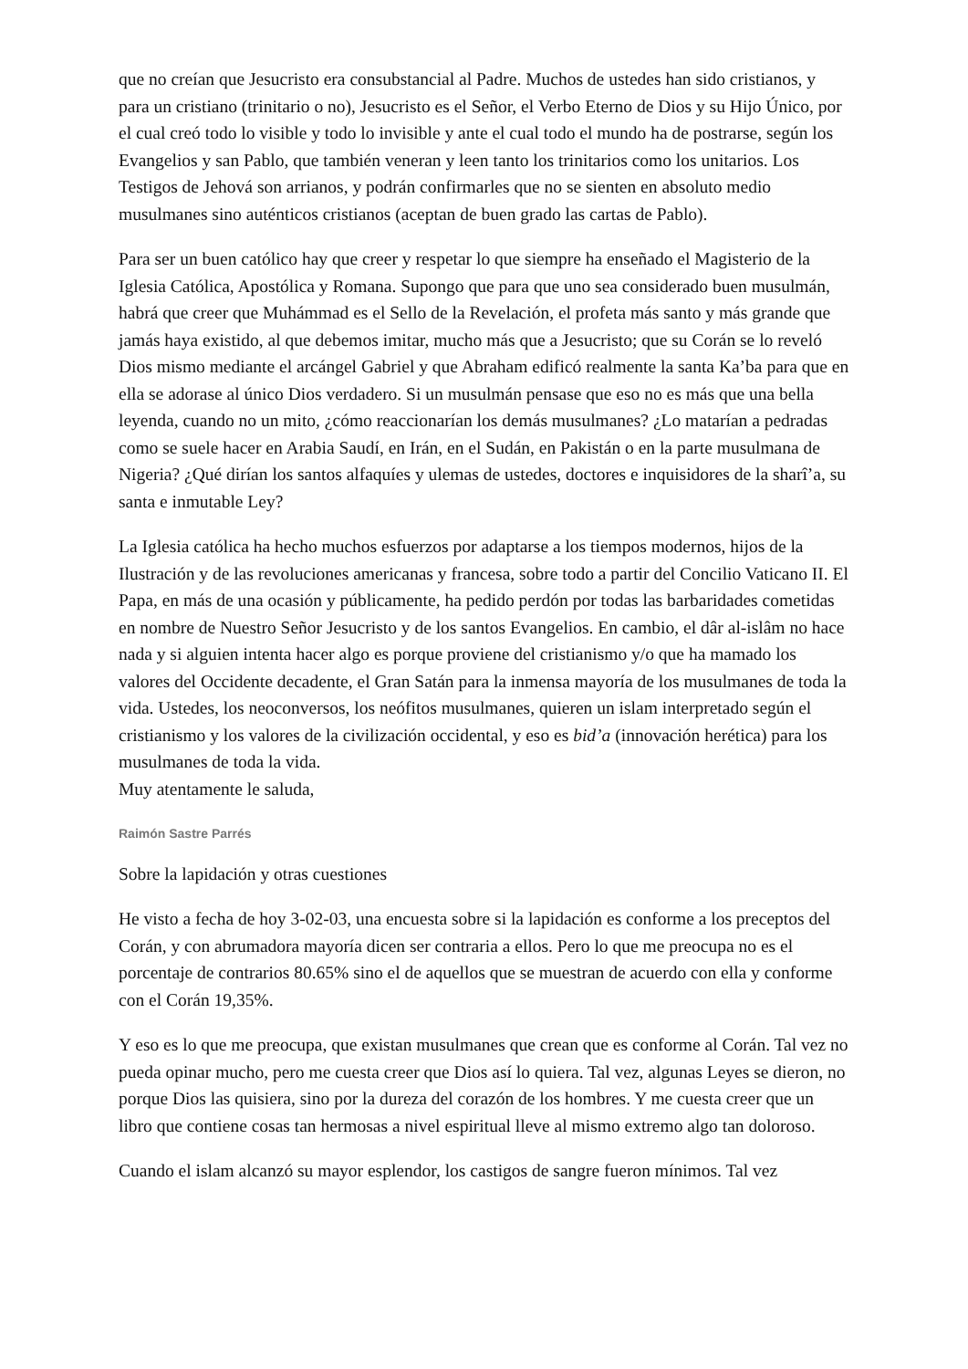que no creían que Jesucristo era consubstancial al Padre. Muchos de ustedes han sido cristianos, y para un cristiano (trinitario o no), Jesucristo es el Señor, el Verbo Eterno de Dios y su Hijo Único, por el cual creó todo lo visible y todo lo invisible y ante el cual todo el mundo ha de postrarse, según los Evangelios y san Pablo, que también veneran y leen tanto los trinitarios como los unitarios. Los Testigos de Jehová son arrianos, y podrán confirmarles que no se sienten en absoluto medio musulmanes sino auténticos cristianos (aceptan de buen grado las cartas de Pablo).
Para ser un buen católico hay que creer y respetar lo que siempre ha enseñado el Magisterio de la Iglesia Católica, Apostólica y Romana. Supongo que para que uno sea considerado buen musulmán, habrá que creer que Muhámmad es el Sello de la Revelación, el profeta más santo y más grande que jamás haya existido, al que debemos imitar, mucho más que a Jesucristo; que su Corán se lo reveló Dios mismo mediante el arcángel Gabriel y que Abraham edificó realmente la santa Ka’ba para que en ella se adorase al único Dios verdadero. Si un musulmán pensase que eso no es más que una bella leyenda, cuando no un mito, ¿cómo reaccionarían los demás musulmanes? ¿Lo matarían a pedradas como se suele hacer en Arabia Saudí, en Irán, en el Sudán, en Pakistán o en la parte musulmana de Nigeria? ¿Qué dirían los santos alfaquíes y ulemas de ustedes, doctores e inquisidores de la sharî’a, su santa e inmutable Ley?
La Iglesia católica ha hecho muchos esfuerzos por adaptarse a los tiempos modernos, hijos de la Ilustración y de las revoluciones americanas y francesa, sobre todo a partir del Concilio Vaticano II. El Papa, en más de una ocasión y públicamente, ha pedido perdón por todas las barbaridades cometidas en nombre de Nuestro Señor Jesucristo y de los santos Evangelios. En cambio, el dâr al-islâm no hace nada y si alguien intenta hacer algo es porque proviene del cristianismo y/o que ha mamado los valores del Occidente decadente, el Gran Satán para la inmensa mayoría de los musulmanes de toda la vida. Ustedes, los neoconversos, los neófitos musulmanes, quieren un islam interpretado según el cristianismo y los valores de la civilización occidental, y eso es bid’a (innovación herética) para los musulmanes de toda la vida.
Muy atentamente le saluda,
Raimón Sastre Parrés
Sobre la lapidación y otras cuestiones
He visto a fecha de hoy 3-02-03, una encuesta sobre si la lapidación es conforme a los preceptos del Corán, y con abrumadora mayoría dicen ser contraria a ellos. Pero lo que me preocupa no es el porcentaje de contrarios 80.65% sino el de aquellos que se muestran de acuerdo con ella y conforme con el Corán 19,35%.
Y eso es lo que me preocupa, que existan musulmanes que crean que es conforme al Corán. Tal vez no pueda opinar mucho, pero me cuesta creer que Dios así lo quiera. Tal vez, algunas Leyes se dieron, no porque Dios las quisiera, sino por la dureza del corazón de los hombres. Y me cuesta creer que un libro que contiene cosas tan hermosas a nivel espiritual lleve al mismo extremo algo tan doloroso.
Cuando el islam alcanzó su mayor esplendor, los castigos de sangre fueron mínimos. Tal vez